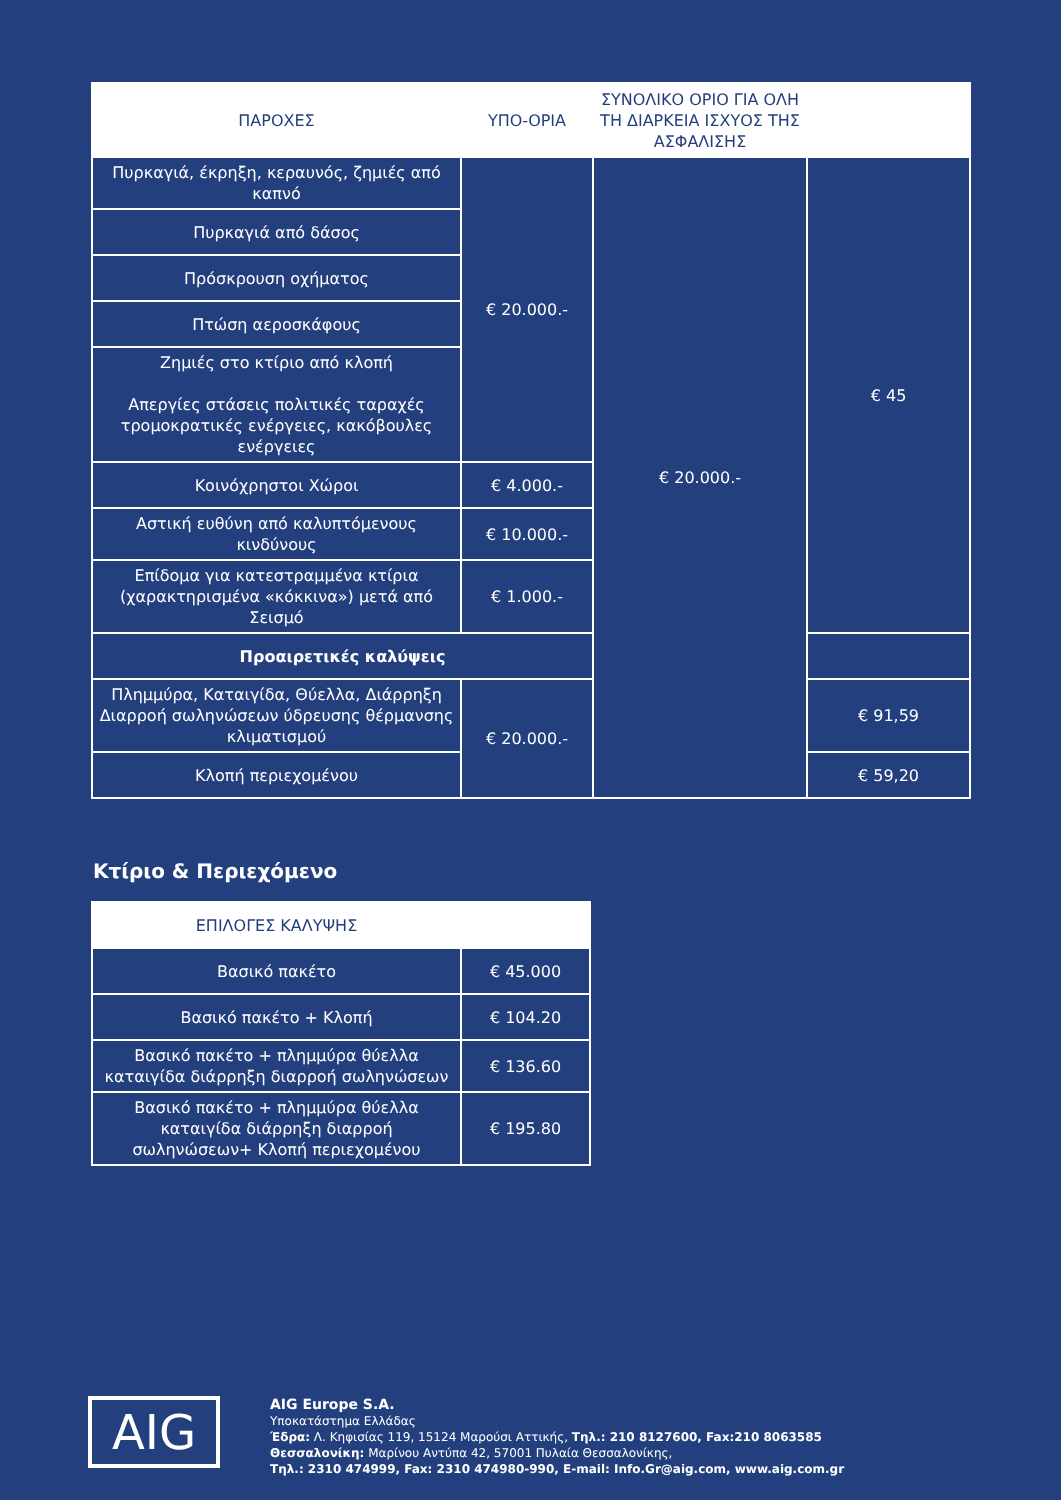| ΠΑΡΟΧΕΣ | ΥΠΟ-ΟΡΙΑ | ΣΥΝΟΛΙΚΟ ΟΡΙΟ ΓΙΑ ΟΛΗ ΤΗ ΔΙΑΡΚΕΙΑ ΙΣΧΥΟΣ ΤΗΣ ΑΣΦΑΛΙΣΗΣ | |
| --- | --- | --- | --- |
| Πυρκαγιά, έκρηξη, κεραυνός, ζημιές από καπνό | € 20.000.- | € 20.000.- | € 45 |
| Πυρκαγιά από δάσος | | | |
| Πρόσκρουση οχήματος | | | |
| Πτώση αεροσκάφους | | | |
| Ζημιές στο κτίριο από κλοπή Απεργίες στάσεις πολιτικές ταραχές τρομοκρατικές ενέργειες, κακόβουλες ενέργειες | | | |
| Κοινόχρηστοι Χώροι | € 4.000.- | | |
| Αστική ευθύνη από καλυπτόμενους κινδύνους | € 10.000.- | | |
| Επίδομα για κατεστραμμένα κτίρια (χαρακτηρισμένα «κόκκινα») μετά από Σεισμό | € 1.000.- | | |
| Προαιρετικές καλύψεις | | | |
| Πλημμύρα, Καταιγίδα, Θύελλα, Διάρρηξη Διαρροή σωληνώσεων ύδρευσης θέρμανσης κλιματισμού | € 20.000.- | | € 91,59 |
| Κλοπή περιεχομένου | | | € 59,20 |
Κτίριο & Περιεχόμενο
| ΕΠΙΛΟΓΕΣ ΚΑΛΥΨΗΣ | |
| --- | --- |
| Βασικό πακέτο | € 45.000 |
| Βασικό πακέτο + Κλοπή | € 104.20 |
| Βασικό πακέτο + πλημμύρα θύελλα καταιγίδα διάρρηξη διαρροή σωληνώσεων | € 136.60 |
| Βασικό πακέτο + πλημμύρα θύελλα καταιγίδα διάρρηξη διαρροή σωληνώσεων+ Κλοπή περιεχομένου | € 195.80 |
AIG
AIG Europe S.A.
Υποκατάστημα Ελλάδας
Έδρα: Λ. Κηφισίας 119, 15124 Μαρούσι Αττικής, Τηλ.: 210 8127600, Fax:210 8063585
Θεσσαλονίκη: Μαρίνου Αντύπα 42, 57001 Πυλαία Θεσσαλονίκης,
Τηλ.: 2310 474999, Fax: 2310 474980-990, E-mail: Info.Gr@aig.com, www.aig.com.gr